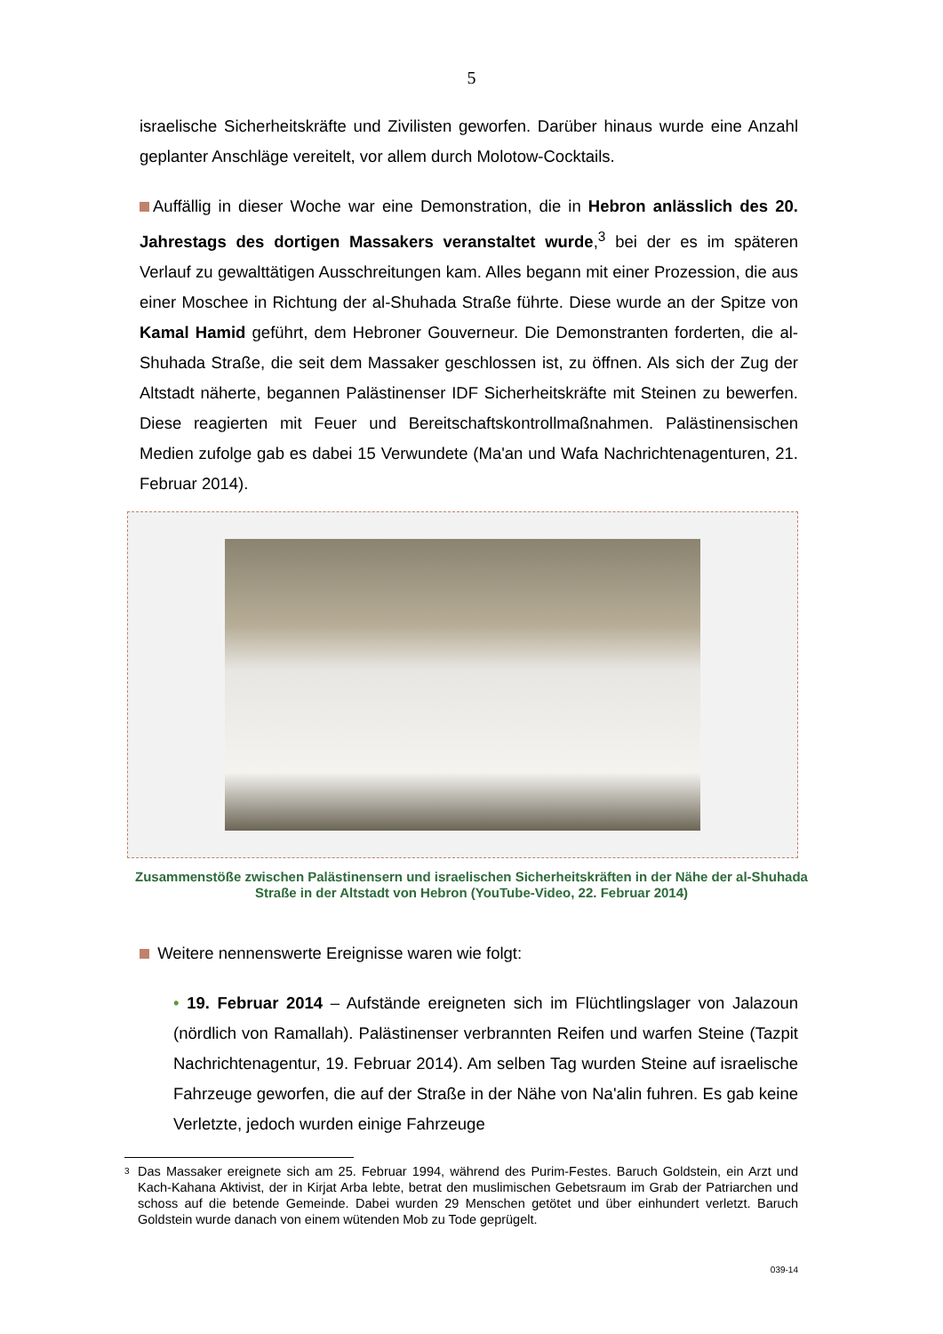5
israelische Sicherheitskräfte und Zivilisten geworfen. Darüber hinaus wurde eine Anzahl geplanter Anschläge vereitelt, vor allem durch Molotow-Cocktails.
Auffällig in dieser Woche war eine Demonstration, die in Hebron anlässlich des 20. Jahrestags des dortigen Massakers veranstaltet wurde,<sup>3</sup> bei der es im späteren Verlauf zu gewalttätigen Ausschreitungen kam. Alles begann mit einer Prozession, die aus einer Moschee in Richtung der al-Shuhada Straße führte. Diese wurde an der Spitze von Kamal Hamid geführt, dem Hebroner Gouverneur. Die Demonstranten forderten, die al-Shuhada Straße, die seit dem Massaker geschlossen ist, zu öffnen. Als sich der Zug der Altstadt näherte, begannen Palästinenser IDF Sicherheitskräfte mit Steinen zu bewerfen. Diese reagierten mit Feuer und Bereitschaftskontrollmaßnahmen. Palästinensischen Medien zufolge gab es dabei 15 Verwundete (Ma'an und Wafa Nachrichtenagenturen, 21. Februar 2014).
Zusammenstöße zwischen Palästinensern und israelischen Sicherheitskräften in der Nähe der al-Shuhada Straße in der Altstadt von Hebron (YouTube-Video, 22. Februar 2014)
Weitere nennenswerte Ereignisse waren wie folgt:
• 19. Februar 2014 – Aufstände ereigneten sich im Flüchtlingslager von Jalazoun (nördlich von Ramallah). Palästinenser verbrannten Reifen und warfen Steine (Tazpit Nachrichtenagentur, 19. Februar 2014). Am selben Tag wurden Steine auf israelische Fahrzeuge geworfen, die auf der Straße in der Nähe von Na'alin fuhren. Es gab keine Verletzte, jedoch wurden einige Fahrzeuge
<sup>3</sup> Das Massaker ereignete sich am 25. Februar 1994, während des Purim-Festes. Baruch Goldstein, ein Arzt und Kach-Kahana Aktivist, der in Kirjat Arba lebte, betrat den muslimischen Gebetsraum im Grab der Patriarchen und schoss auf die betende Gemeinde. Dabei wurden 29 Menschen getötet und über einhundert verletzt. Baruch Goldstein wurde danach von einem wütenden Mob zu Tode geprügelt.
039-14